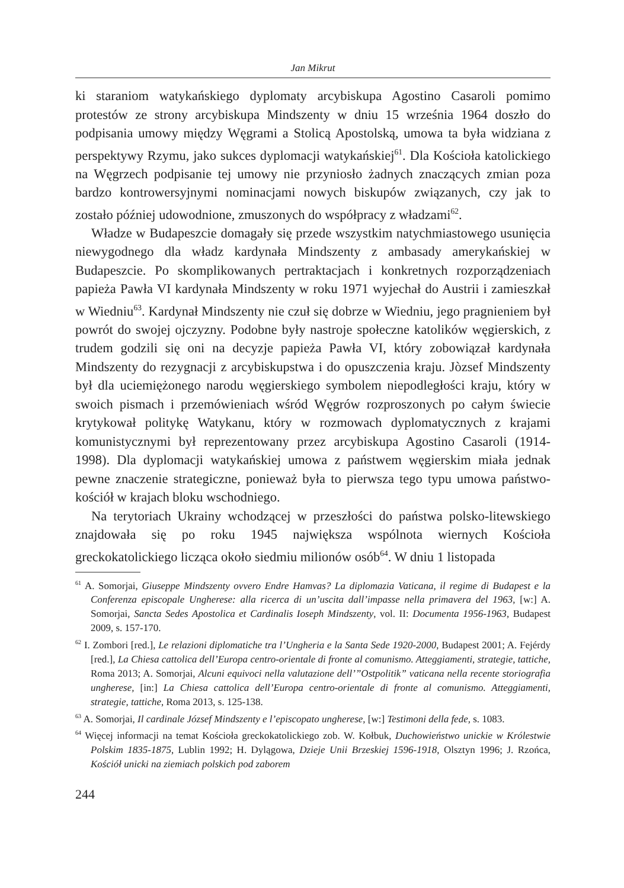Jan Mikrut
ki staraniom watykańskiego dyplomaty arcybiskupa Agostino Casaroli pomimo protestów ze strony arcybiskupa Mindszenty w dniu 15 września 1964 doszło do podpisania umowy między Węgrami a Stolicą Apostolską, umowa ta była widziana z perspektywy Rzymu, jako sukces dyplomacji watykańskiej<sup>61</sup>. Dla Kościoła katolickiego na Węgrzech podpisanie tej umowy nie przyniosło żadnych znaczących zmian poza bardzo kontrowersyjnymi nominacjami nowych biskupów związanych, czy jak to zostało później udowodnione, zmuszonych do współpracy z władzami<sup>62</sup>.
Władze w Budapeszcie domagały się przede wszystkim natychmiastowego usunięcia niewygodnego dla władz kardynała Mindszenty z ambasady amerykańskiej w Budapeszcie. Po skomplikowanych pertraktacjach i konkretnych rozporządzeniach papieża Pawła VI kardynała Mindszenty w roku 1971 wyjechał do Austrii i zamieszkał w Wiedniu<sup>63</sup>. Kardynał Mindszenty nie czuł się dobrze w Wiedniu, jego pragnieniem był powrót do swojej ojczyzny. Podobne były nastroje społeczne katolików węgierskich, z trudem godzili się oni na decyzje papieża Pawła VI, który zobowiązał kardynała Mindszenty do rezygnacji z arcybiskupstwa i do opuszczenia kraju. Jòzsef Mindszenty był dla uciemiężonego narodu węgierskiego symbolem niepodległości kraju, który w swoich pismach i przemówieniach wśród Węgrów rozproszonych po całym świecie krytykował politykę Watykanu, który w rozmowach dyplomatycznych z krajami komunistycznymi był reprezentowany przez arcybiskupa Agostino Casaroli (1914-1998). Dla dyplomacji watykańskiej umowa z państwem węgierskim miała jednak pewne znaczenie strategiczne, ponieważ była to pierwsza tego typu umowa państwo-kościół w krajach bloku wschodniego.
Na terytoriach Ukrainy wchodzącej w przeszłości do państwa polsko-litewskiego znajdowała się po roku 1945 największa wspólnota wiernych Kościoła greckokatolickiego licząca około siedmiu milionów osób<sup>64</sup>. W dniu 1 listopada
<sup>61</sup> A. Somorjai, Giuseppe Mindszenty ovvero Endre Hamvas? La diplomazia Vaticana, il regime di Budapest e la Conferenza episcopale Ungherese: alla ricerca di un’uscita dall’impasse nella primavera del 1963, [w:] A. Somorjai, Sancta Sedes Apostolica et Cardinalis Ioseph Mindszenty, vol. II: Documenta 1956-1963, Budapest 2009, s. 157-170.
<sup>62</sup> I. Zombori [red.], Le relazioni diplomatiche tra l’Ungheria e la Santa Sede 1920-2000, Budapest 2001; A. Fejérdy [red.], La Chiesa cattolica dell’Europa centro-orientale di fronte al comunismo. Atteggiamenti, strategie, tattiche, Roma 2013; A. Somorjai, Alcuni equivoci nella valutazione dell’”Ostpolitik” vaticana nella recente storiografia ungherese, [in:] La Chiesa cattolica dell’Europa centro-orientale di fronte al comunismo. Atteggiamenti, strategie, tattiche, Roma 2013, s. 125-138.
<sup>63</sup> A. Somorjai, Il cardinale József Mindszenty e l’episcopato ungherese, [w:] Testimoni della fede, s. 1083.
<sup>64</sup> Więcej informacji na temat Kościoła greckokatolickiego zob. W. Kołbuk, Duchowieństwo unickie w Królestwie Polskim 1835-1875, Lublin 1992; H. Dylągowa, Dzieje Unii Brzeskiej 1596-1918, Olsztyn 1996; J. Rzońca, Kościół unicki na ziemiach polskich pod zaborem
244